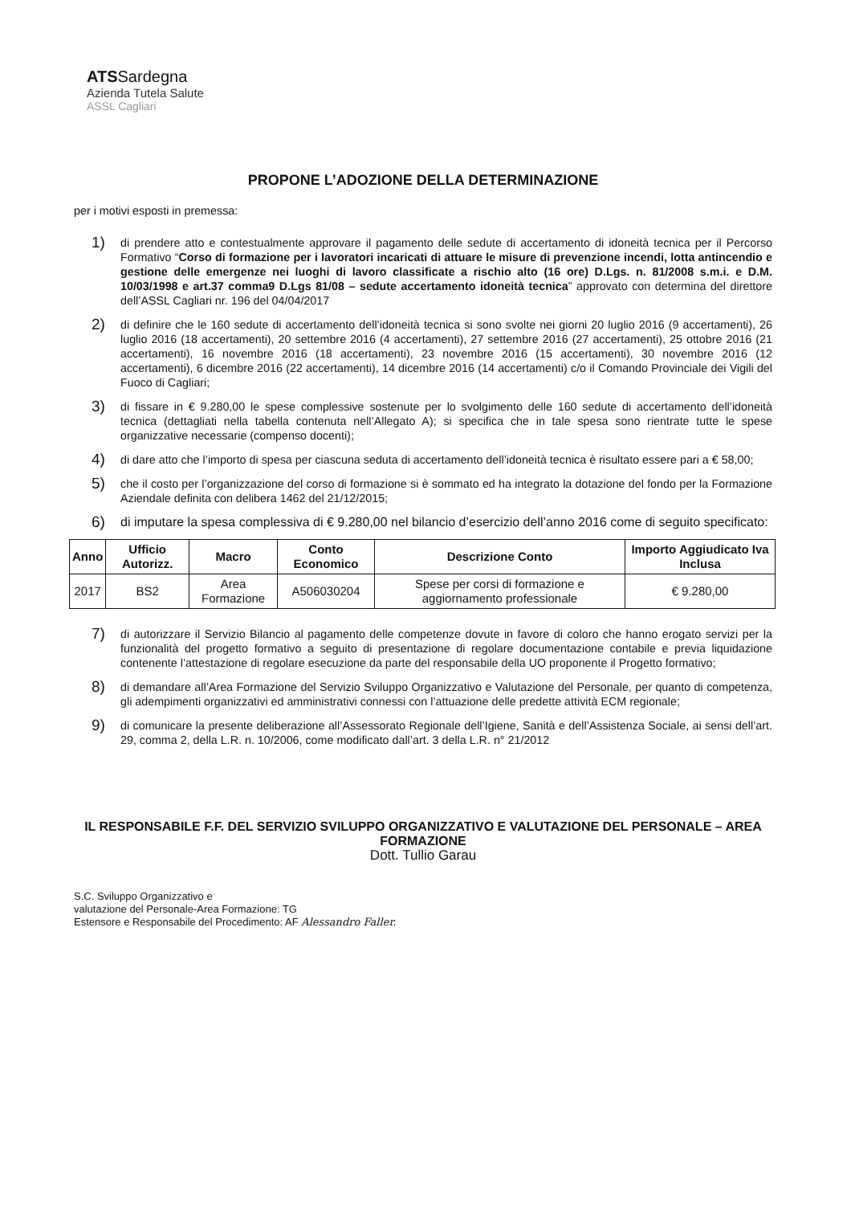ATSSardegna
Azienda Tutela Salute
ASSL Cagliari
PROPONE L’ADOZIONE DELLA DETERMINAZIONE
per i motivi esposti in premessa:
1)
di prendere atto e contestualmente approvare il pagamento delle sedute di accertamento di idoneità tecnica per il Percorso Formativo “Corso di formazione per i lavoratori incaricati di attuare le misure di prevenzione incendi, lotta antincendio e gestione delle emergenze nei luoghi di lavoro classificate a rischio alto (16 ore) D.Lgs. n. 81/2008 s.m.i. e D.M. 10/03/1998 e art.37 comma9 D.Lgs 81/08 – sedute accertamento idoneità tecnica” approvato con determina del direttore dell’ASSL Cagliari nr. 196 del 04/04/2017
2)
di definire che le 160 sedute di accertamento dell’idoneità tecnica si sono svolte nei giorni 20 luglio 2016 (9 accertamenti), 26 luglio 2016 (18 accertamenti), 20 settembre 2016 (4 accertamenti), 27 settembre 2016 (27 accertamenti), 25 ottobre 2016 (21 accertamenti), 16 novembre 2016 (18 accertamenti), 23 novembre 2016 (15 accertamenti), 30 novembre 2016 (12 accertamenti), 6 dicembre 2016 (22 accertamenti), 14 dicembre 2016 (14 accertamenti) c/o il Comando Provinciale dei Vigili del Fuoco di Cagliari;
3)
di fissare in € 9.280,00 le spese complessive sostenute per lo svolgimento delle 160 sedute di accertamento dell’idoneità tecnica (dettagliati nella tabella contenuta nell’Allegato A); si specifica che in tale spesa sono rientrate tutte le spese organizzative necessarie (compenso docenti);
4)
di dare atto che l’importo di spesa per ciascuna seduta di accertamento dell’idoneità tecnica è risultato essere pari a € 58,00;
5)
che il costo per l’organizzazione del corso di formazione si è sommato ed ha integrato la dotazione del fondo per la Formazione Aziendale definita con delibera 1462 del 21/12/2015;
6)
di imputare la spesa complessiva di € 9.280,00 nel bilancio d’esercizio dell’anno 2016 come di seguito specificato:
| Anno | Ufficio Autorizz. | Macro | Conto Economico | Descrizione Conto | Importo Aggiudicato Iva Inclusa |
| --- | --- | --- | --- | --- | --- |
| 2017 | BS2 | Area Formazione | A506030204 | Spese per corsi di formazione e aggiornamento professionale | € 9.280,00 |
7)
di autorizzare il Servizio Bilancio al pagamento delle competenze dovute in favore di coloro che hanno erogato servizi per la funzionalità del progetto formativo a seguito di presentazione di regolare documentazione contabile e previa liquidazione contenente l’attestazione di regolare esecuzione da parte del responsabile della UO proponente il Progetto formativo;
8)
di demandare all’Area Formazione del Servizio Sviluppo Organizzativo e Valutazione del Personale, per quanto di competenza, gli adempimenti organizzativi ed amministrativi connessi con l’attuazione delle predette attività ECM regionale;
9)
di comunicare la presente deliberazione all’Assessorato Regionale dell’Igiene, Sanità e dell’Assistenza Sociale, ai sensi dell’art. 29, comma 2, della L.R. n. 10/2006, come modificato dall’art. 3 della L.R. n° 21/2012
IL RESPONSABILE F.F. DEL SERVIZIO SVILUPPO ORGANIZZATIVO E VALUTAZIONE DEL PERSONALE – AREA FORMAZIONE
Dott. Tullio Garau
S.C. Sviluppo Organizzativo e
valutazione del Personale-Area Formazione: TG
Estensore e Responsabile del Procedimento: AF Alessandro Faller.